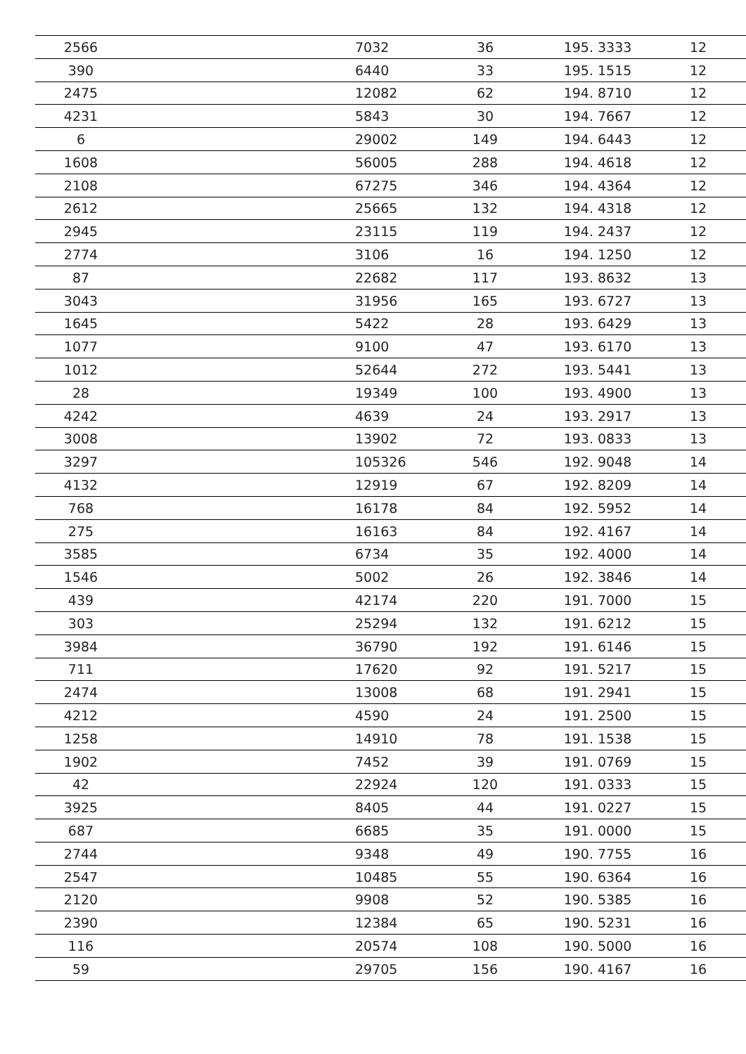| 2566 | | 7032 | 36 | 195. 3333 | 12 |
| 390 | | 6440 | 33 | 195. 1515 | 12 |
| 2475 | | 12082 | 62 | 194. 8710 | 12 |
| 4231 | | 5843 | 30 | 194. 7667 | 12 |
| 6 | | 29002 | 149 | 194. 6443 | 12 |
| 1608 | | 56005 | 288 | 194. 4618 | 12 |
| 2108 | | 67275 | 346 | 194. 4364 | 12 |
| 2612 | | 25665 | 132 | 194. 4318 | 12 |
| 2945 | | 23115 | 119 | 194. 2437 | 12 |
| 2774 | | 3106 | 16 | 194. 1250 | 12 |
| 87 | | 22682 | 117 | 193. 8632 | 13 |
| 3043 | | 31956 | 165 | 193. 6727 | 13 |
| 1645 | | 5422 | 28 | 193. 6429 | 13 |
| 1077 | | 9100 | 47 | 193. 6170 | 13 |
| 1012 | | 52644 | 272 | 193. 5441 | 13 |
| 28 | | 19349 | 100 | 193. 4900 | 13 |
| 4242 | | 4639 | 24 | 193. 2917 | 13 |
| 3008 | | 13902 | 72 | 193. 0833 | 13 |
| 3297 | | 105326 | 546 | 192. 9048 | 14 |
| 4132 | | 12919 | 67 | 192. 8209 | 14 |
| 768 | | 16178 | 84 | 192. 5952 | 14 |
| 275 | | 16163 | 84 | 192. 4167 | 14 |
| 3585 | | 6734 | 35 | 192. 4000 | 14 |
| 1546 | | 5002 | 26 | 192. 3846 | 14 |
| 439 | | 42174 | 220 | 191. 7000 | 15 |
| 303 | | 25294 | 132 | 191. 6212 | 15 |
| 3984 | | 36790 | 192 | 191. 6146 | 15 |
| 711 | | 17620 | 92 | 191. 5217 | 15 |
| 2474 | | 13008 | 68 | 191. 2941 | 15 |
| 4212 | | 4590 | 24 | 191. 2500 | 15 |
| 1258 | | 14910 | 78 | 191. 1538 | 15 |
| 1902 | | 7452 | 39 | 191. 0769 | 15 |
| 42 | | 22924 | 120 | 191. 0333 | 15 |
| 3925 | | 8405 | 44 | 191. 0227 | 15 |
| 687 | | 6685 | 35 | 191. 0000 | 15 |
| 2744 | | 9348 | 49 | 190. 7755 | 16 |
| 2547 | | 10485 | 55 | 190. 6364 | 16 |
| 2120 | | 9908 | 52 | 190. 5385 | 16 |
| 2390 | | 12384 | 65 | 190. 5231 | 16 |
| 116 | | 20574 | 108 | 190. 5000 | 16 |
| 59 | | 29705 | 156 | 190. 4167 | 16 |